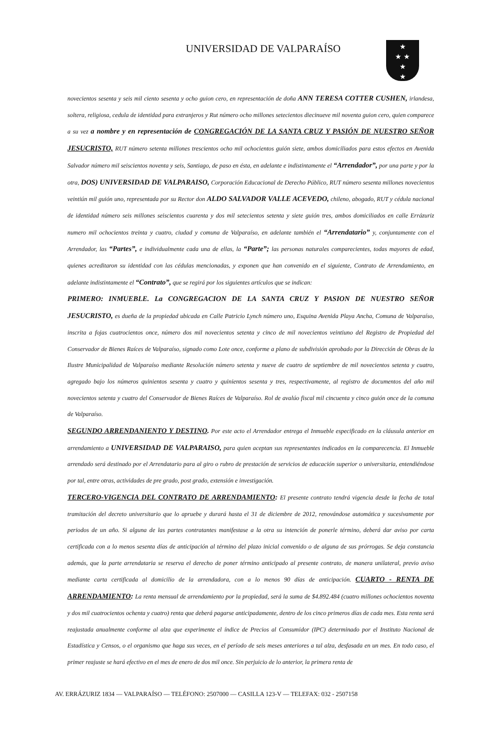UNIVERSIDAD DE VALPARAÍSO
★
★ ★
★
★
novecientos sesenta y seis mil ciento sesenta y ocho guion cero, en representación de doña ANN TERESA COTTER CUSHEN, irlandesa, soltera, religiosa, cedula de identidad para extranjeros y Rut número ocho millones setecientos diecinueve mil noventa guion cero, quien comparece a su vez a nombre y en representación de CONGREGACIÓN DE LA SANTA CRUZ Y PASIÓN DE NUESTRO SEÑOR JESUCRISTO, RUT número setenta millones trescientos ocho mil ochocientos guión siete, ambos domiciliados para estos efectos en Avenida Salvador número mil seiscientos noventa y seis, Santiago, de paso en ésta, en adelante e indistintamente el “Arrendador”, por una parte y por la otra, DOS) UNIVERSIDAD DE VALPARAISO, Corporación Educacional de Derecho Público, RUT número sesenta millones novecientos veintiún mil guión uno, representada por su Rector don ALDO SALVADOR VALLE ACEVEDO, chileno, abogado, RUT y cédula nacional de identidad número seis millones seiscientos cuarenta y dos mil setecientos setenta y siete guión tres, ambos domiciliados en calle Errázuriz numero mil ochocientos treinta y cuatro, ciudad y comuna de Valparaíso, en adelante también el “Arrendatario” y, conjuntamente con el Arrendador, las “Partes”, e individualmente cada una de ellas, la “Parte”; las personas naturales comparecientes, todas mayores de edad, quienes acreditaron su identidad con las cédulas mencionadas, y exponen que han convenido en el siguiente, Contrato de Arrendamiento, en adelante indistintamente el “Contrato”, que se regirá por los siguientes artículos que se indican:
PRIMERO: INMUEBLE. La CONGREGACION DE LA SANTA CRUZ Y PASION DE NUESTRO SEÑOR JESUCRISTO, es dueña de la propiedad ubicada en Calle Patricio Lynch número uno, Esquina Avenida Playa Ancha, Comuna de Valparaíso, inscrita a fojas cuatrocientos once, número dos mil novecientos setenta y cinco de mil novecientos veintiuno del Registro de Propiedad del Conservador de Bienes Raíces de Valparaíso, signado como Lote once, conforme a plano de subdivisión aprobado por la Dirección de Obras de la Ilustre Municipalidad de Valparaíso mediante Resolución número setenta y nueve de cuatro de septiembre de mil novecientos setenta y cuatro, agregado bajo los números quinientos sesenta y cuatro y quinientos sesenta y tres, respectivamente, al registro de documentos del año mil novecientos setenta y cuatro del Conservador de Bienes Raíces de Valparaíso. Rol de avalúo fiscal mil cincuenta y cinco guión once de la comuna de Valparaíso.
SEGUNDO ARRENDANIENTO Y DESTINO. Por este acto el Arrendador entrega el Inmueble especificado en la cláusula anterior en arrendamiento a UNIVERSIDAD DE VALPARAISO, para quien aceptan sus representantes indicados en la comparecencia. El Inmueble arrendado será destinado por el Arrendatario para al giro o rubro de prestación de servicios de educación superior o universitaria, entendiéndose por tal, entre otras, actividades de pre grado, post grado, extensión e investigación.
TERCERO-VIGENCIA DEL CONTRATO DE ARRENDAMIENTO: El presente contrato tendrá vigencia desde la fecha de total tramitación del decreto universitario que lo apruebe y durará hasta el 31 de diciembre de 2012, renovándose automática y sucesivamente por periodos de un año. Si alguna de las partes contratantes manifestase a la otra su intención de ponerle término, deberá dar aviso por carta certificada con a lo menos sesenta días de anticipación al término del plazo inicial convenido o de alguna de sus prórrogas. Se deja constancia además, que la parte arrendataria se reserva el derecho de poner término anticipado al presente contrato, de manera unilateral, previo aviso mediante carta certificada al domicilio de la arrendadora, con a lo menos 90 días de anticipación. CUARTO - RENTA DE ARRENDAMIENTO: La renta mensual de arrendamiento por la propiedad, será la suma de $4.892.484 (cuatro millones ochocientos noventa y dos mil cuatrocientos ochenta y cuatro) renta que deberá pagarse anticipadamente, dentro de los cinco primeros días de cada mes. Esta renta será reajustada anualmente conforme al alza que experimente el índice de Precios al Consumidor (IPC) determinado por el Instituto Nacional de Estadística y Censos, o el organismo que haga sus veces, en el período de seis meses anteriores a tal alza, desfasada en un mes. En todo caso, el primer reajuste se hará efectivo en el mes de enero de dos mil once. Sin perjuicio de lo anterior, la primera renta de
AV. ERRÁZURIZ 1834 — VALPARAÍSO — TELÉFONO: 2507000 — CASILLA 123-V — TELEFAX: 032 - 2507158